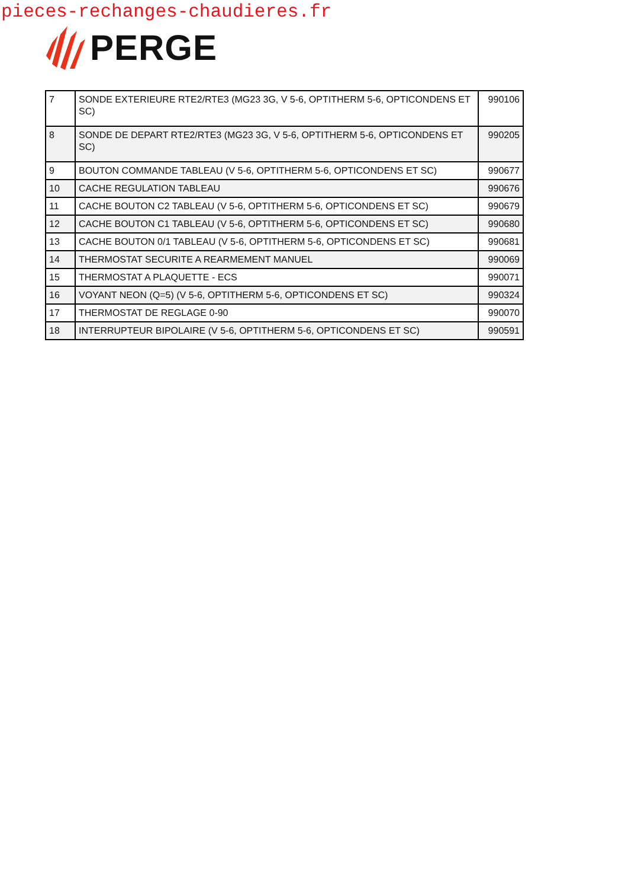pieces-rechanges-chaudieres.fr
PERGE
| 7 | SONDE EXTERIEURE RTE2/RTE3 (MG23 3G, V 5-6, OPTITHERM 5-6, OPTICONDENS ET SC) | 990106 |
| 8 | SONDE DE DEPART RTE2/RTE3 (MG23 3G, V 5-6, OPTITHERM 5-6, OPTICONDENS ET SC) | 990205 |
| 9 | BOUTON COMMANDE TABLEAU (V 5-6, OPTITHERM 5-6, OPTICONDENS ET SC) | 990677 |
| 10 | CACHE REGULATION TABLEAU | 990676 |
| 11 | CACHE BOUTON C2 TABLEAU (V 5-6, OPTITHERM 5-6, OPTICONDENS ET SC) | 990679 |
| 12 | CACHE BOUTON C1 TABLEAU (V 5-6, OPTITHERM 5-6, OPTICONDENS ET SC) | 990680 |
| 13 | CACHE BOUTON 0/1 TABLEAU (V 5-6, OPTITHERM 5-6, OPTICONDENS ET SC) | 990681 |
| 14 | THERMOSTAT SECURITE A REARMEMENT MANUEL | 990069 |
| 15 | THERMOSTAT A PLAQUETTE - ECS | 990071 |
| 16 | VOYANT NEON (Q=5) (V 5-6, OPTITHERM 5-6, OPTICONDENS ET SC) | 990324 |
| 17 | THERMOSTAT DE REGLAGE 0-90 | 990070 |
| 18 | INTERRUPTEUR BIPOLAIRE (V 5-6, OPTITHERM 5-6, OPTICONDENS ET SC) | 990591 |